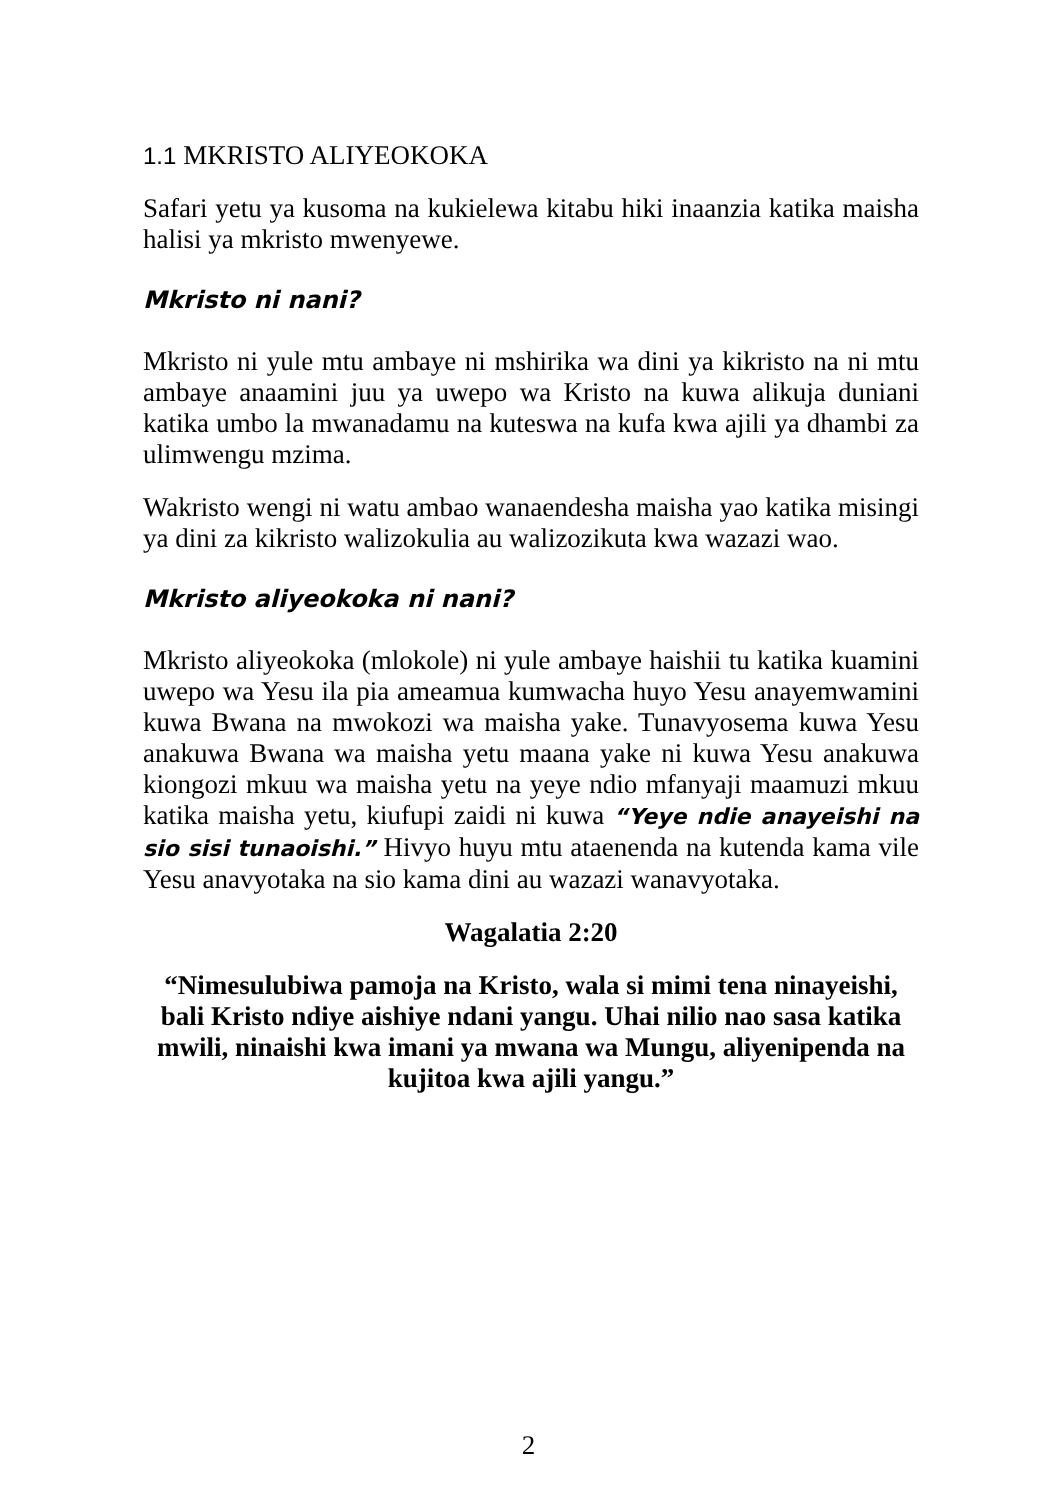1.1 MKRISTO ALIYEOKOKA
Safari yetu ya kusoma na kukielewa kitabu hiki inaanzia katika maisha halisi ya mkristo mwenyewe.
Mkristo ni nani?
Mkristo ni yule mtu ambaye ni mshirika wa dini ya kikristo na ni mtu ambaye anaamini juu ya uwepo wa Kristo na kuwa alikuja duniani katika umbo la mwanadamu na kuteswa na kufa kwa ajili ya dhambi za ulimwengu mzima.
Wakristo wengi ni watu ambao wanaendesha maisha yao katika misingi ya dini za kikristo walizokulia au walizozikuta kwa wazazi wao.
Mkristo aliyeokoka ni nani?
Mkristo aliyeokoka (mlokole) ni yule ambaye haishii tu katika kuamini uwepo wa Yesu ila pia ameamua kumwacha huyo Yesu anayemwamini kuwa Bwana na mwokozi wa maisha yake. Tunavyosema kuwa Yesu anakuwa Bwana wa maisha yetu maana yake ni kuwa Yesu anakuwa kiongozi mkuu wa maisha yetu na yeye ndio mfanyaji maamuzi mkuu katika maisha yetu, kiufupi zaidi ni kuwa “Yeye ndie anayeishi na sio sisi tunaoishi.” Hivyo huyu mtu ataenenda na kutenda kama vile Yesu anavyotaka na sio kama dini au wazazi wanavyotaka.
Wagalatia 2:20
“Nimesulubiwa pamoja na Kristo, wala si mimi tena ninayeishi, bali Kristo ndiye aishiye ndani yangu. Uhai nilio nao sasa katika mwili, ninaishi kwa imani ya mwana wa Mungu, aliyenipenda na kujitoa kwa ajili yangu.”
2